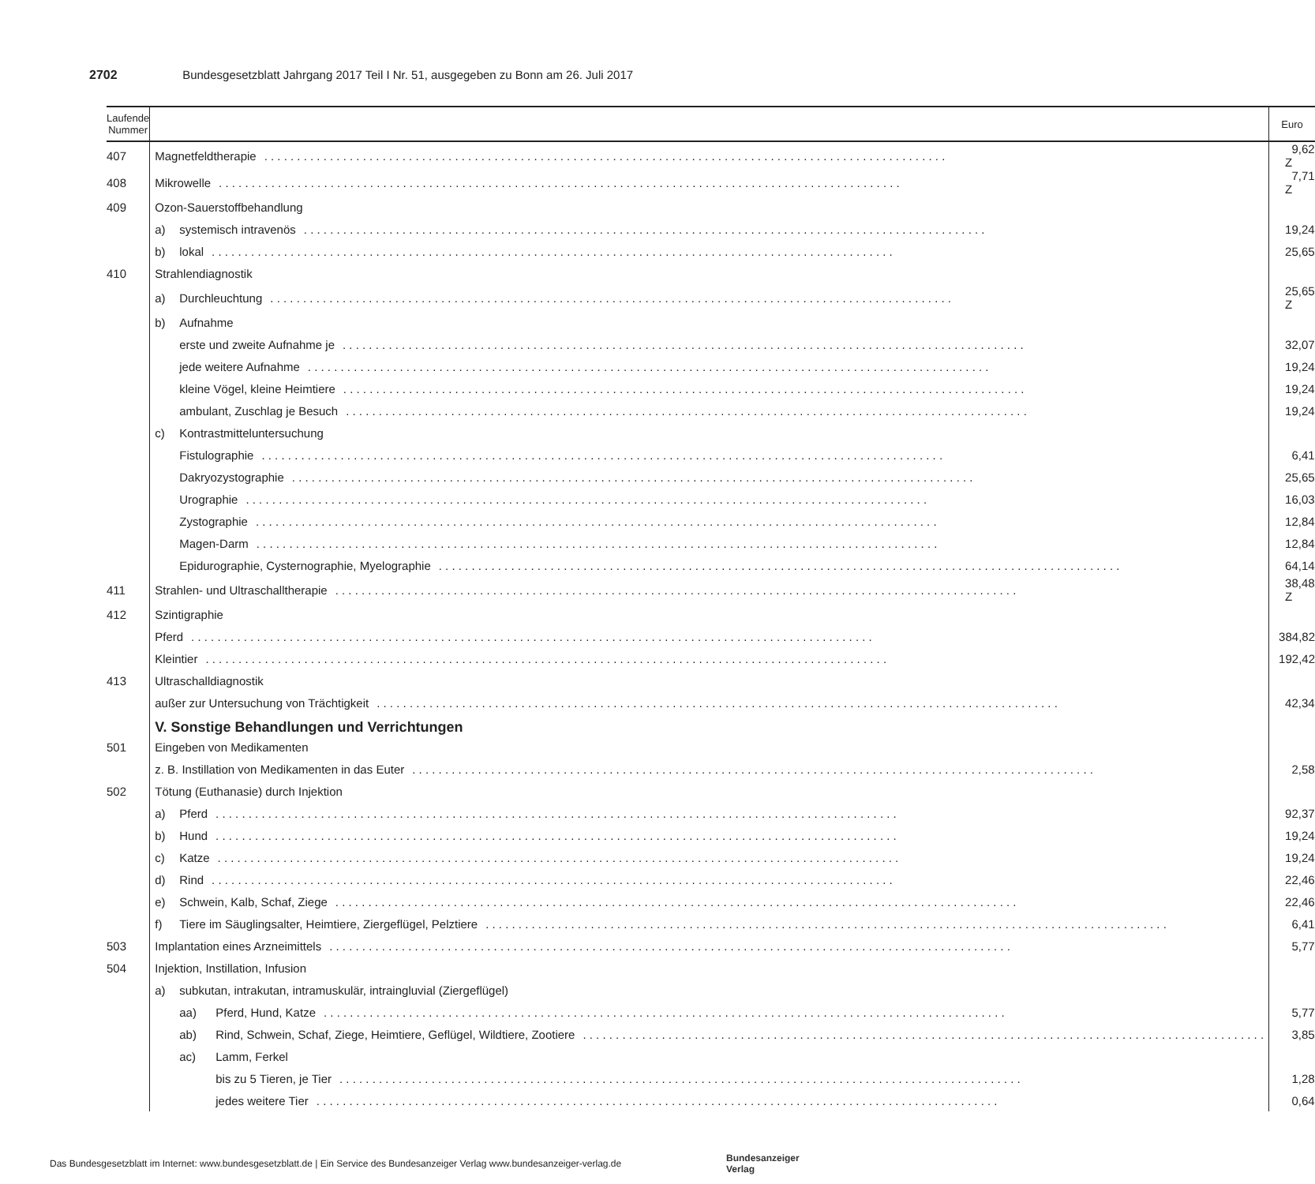2702 Bundesgesetzblatt Jahrgang 2017 Teil I Nr. 51, ausgegeben zu Bonn am 26. Juli 2017
| Laufende Nummer | | Euro |
| --- | --- | --- |
| 407 | Magnetfeldtherapie | 9,62 Z |
| 408 | Mikrowelle | 7,71 Z |
| 409 | Ozon-Sauerstoffbehandlung | |
| | a) systemisch intravenös | 19,24 |
| | b) lokal | 25,65 |
| 410 | Strahlendiagnostik | |
| | a) Durchleuchtung | 25,65 Z |
| | b) Aufnahme | |
| | erste und zweite Aufnahme je | 32,07 |
| | jede weitere Aufnahme | 19,24 |
| | kleine Vögel, kleine Heimtiere | 19,24 |
| | ambulant, Zuschlag je Besuch | 19,24 |
| | c) Kontrastmitteluntersuchung | |
| | Fistulographie | 6,41 |
| | Dakryozystographie | 25,65 |
| | Urographie | 16,03 |
| | Zystographie | 12,84 |
| | Magen-Darm | 12,84 |
| | Epidurographie, Cysternographie, Myelographie | 64,14 |
| 411 | Strahlen- und Ultraschalltherapie | 38,48 Z |
| 412 | Szintigraphie | |
| | Pferd | 384,82 |
| | Kleintier | 192,42 |
| 413 | Ultraschalldiagnostik | |
| | außer zur Untersuchung von Trächtigkeit | 42,34 |
| | V. Sonstige Behandlungen und Verrichtungen | |
| 501 | Eingeben von Medikamenten | |
| | z. B. Instillation von Medikamenten in das Euter | 2,58 |
| 502 | Tötung (Euthanasie) durch Injektion | |
| | a) Pferd | 92,37 |
| | b) Hund | 19,24 |
| | c) Katze | 19,24 |
| | d) Rind | 22,46 |
| | e) Schwein, Kalb, Schaf, Ziege | 22,46 |
| | f) Tiere im Säuglingsalter, Heimtiere, Ziergeflügel, Pelztiere | 6,41 |
| 503 | Implantation eines Arzneimittels | 5,77 |
| 504 | Injektion, Instillation, Infusion | |
| | a) subkutan, intrakutan, intramuskulär, intraingluvial (Ziergeflügel) | |
| | aa) Pferd, Hund, Katze | 5,77 |
| | ab) Rind, Schwein, Schaf, Ziege, Heimtiere, Geflügel, Wildtiere, Zootiere | 3,85 |
| | ac) Lamm, Ferkel | |
| | bis zu 5 Tieren, je Tier | 1,28 |
| | jedes weitere Tier | 0,64 |
Das Bundesgesetzblatt im Internet: www.bundesgesetzblatt.de | Ein Service des Bundesanzeiger Verlag www.bundesanzeiger-verlag.de
Bundesanzeiger
Verlag